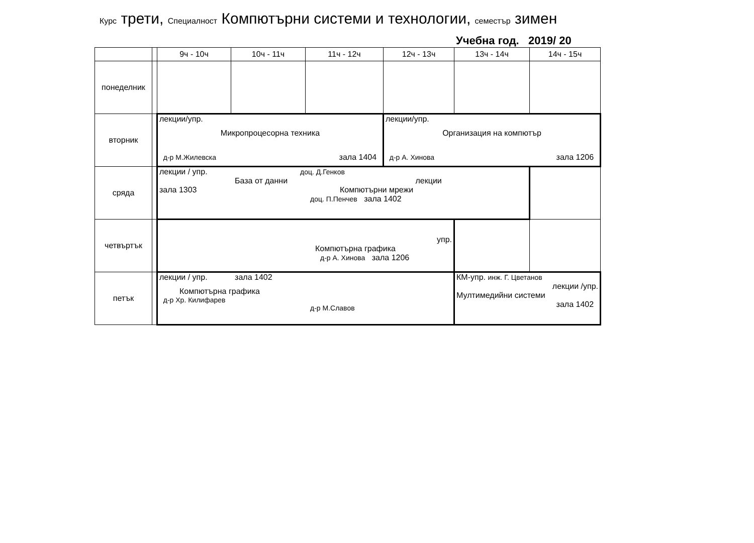Курс трети, Специалност Компютърни системи и технологии, семестър зимен
Учебна год. 2019/ 20
| | | 9ч - 10ч | 10ч - 11ч | 11ч - 12ч | 12ч - 13ч | 13ч - 14ч | 14ч - 15ч |
| --- | --- | --- | --- | --- | --- | --- | --- |
| понеделник | | | | | | | |
| вторник | | лекции/упр. Микропроцесорна техника д-р М.Жилевска зала 1404 | | | лекции/упр. Организация на компютър д-р А. Хинова зала 1206 | | |
| сряда | | лекции / упр. доц. Д.Генков База от данни лекции зала 1303 Компютърни мрежи доц. П.Пенчев зала 1402 | | | | | |
| четвъртък | | упр. Компютърна графика д-р А. Хинова зала 1206 | | | | | |
| петък | | лекции / упр. зала 1402 Компютърна графика д-р Хр. Килифарев д-р М.Славов | | | | КМ-упр. инж. Г. Цветанов лекции /упр. Мултимедийни системи зала 1402 | |